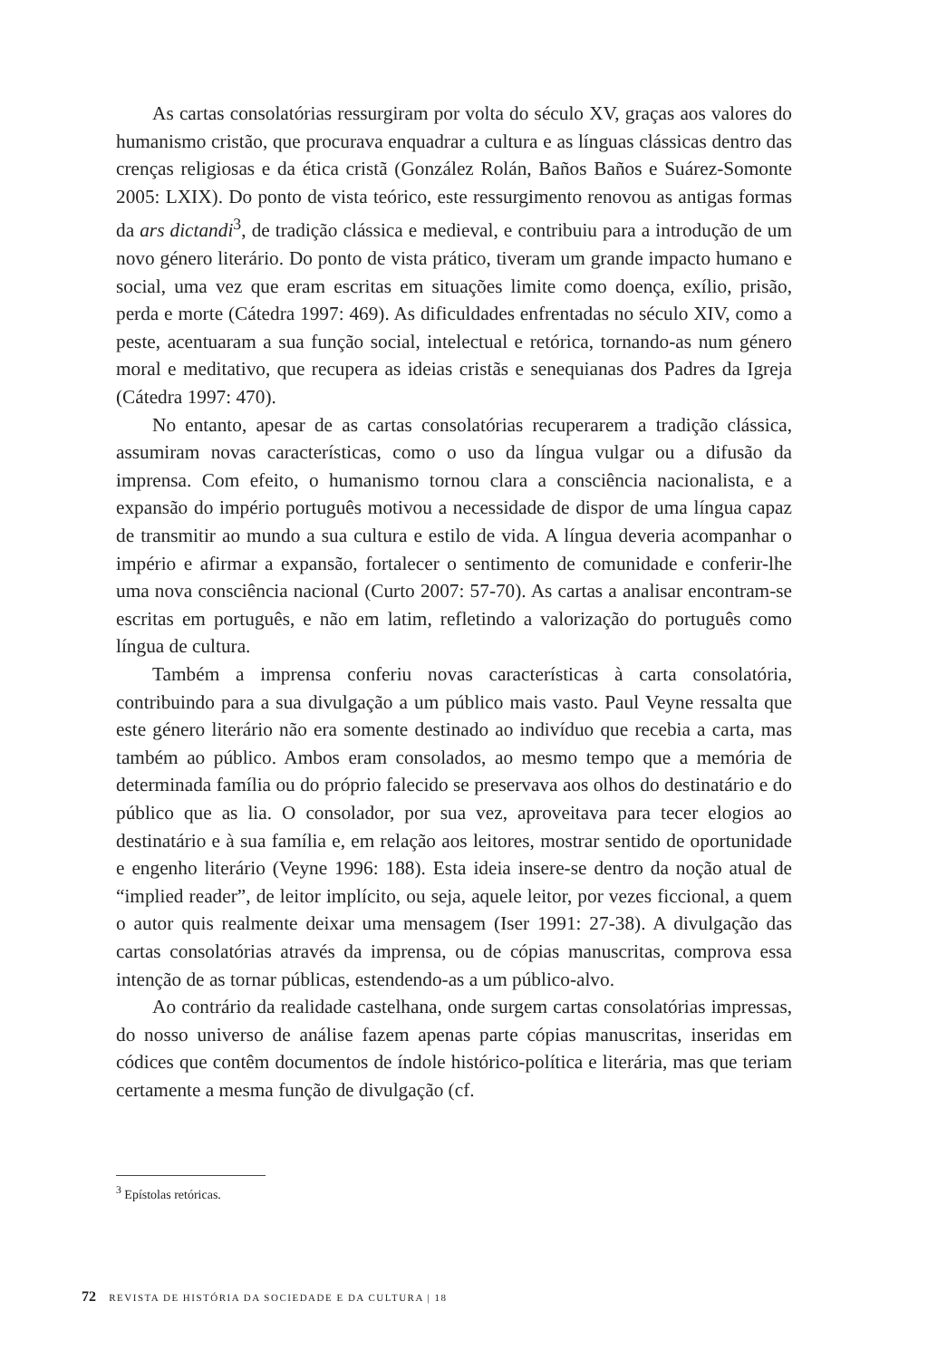As cartas consolatórias ressurgiram por volta do século XV, graças aos valores do humanismo cristão, que procurava enquadrar a cultura e as línguas clássicas dentro das crenças religiosas e da ética cristã (González Rolán, Baños Baños e Suárez-Somonte 2005: LXIX). Do ponto de vista teórico, este ressurgimento renovou as antigas formas da ars dictandi<sup>3</sup>, de tradição clássica e medieval, e contribuiu para a introdução de um novo género literário. Do ponto de vista prático, tiveram um grande impacto humano e social, uma vez que eram escritas em situações limite como doença, exílio, prisão, perda e morte (Cátedra 1997: 469). As dificuldades enfrentadas no século XIV, como a peste, acentuaram a sua função social, intelectual e retórica, tornando-as num género moral e meditativo, que recupera as ideias cristãs e senequianas dos Padres da Igreja (Cátedra 1997: 470).
No entanto, apesar de as cartas consolatórias recuperarem a tradição clássica, assumiram novas características, como o uso da língua vulgar ou a difusão da imprensa. Com efeito, o humanismo tornou clara a consciência nacionalista, e a expansão do império português motivou a necessidade de dispor de uma língua capaz de transmitir ao mundo a sua cultura e estilo de vida. A língua deveria acompanhar o império e afirmar a expansão, fortalecer o sentimento de comunidade e conferir-lhe uma nova consciência nacional (Curto 2007: 57-70). As cartas a analisar encontram-se escritas em português, e não em latim, refletindo a valorização do português como língua de cultura.
Também a imprensa conferiu novas características à carta consolatória, contribuindo para a sua divulgação a um público mais vasto. Paul Veyne ressalta que este género literário não era somente destinado ao indivíduo que recebia a carta, mas também ao público. Ambos eram consolados, ao mesmo tempo que a memória de determinada família ou do próprio falecido se preservava aos olhos do destinatário e do público que as lia. O consolador, por sua vez, aproveitava para tecer elogios ao destinatário e à sua família e, em relação aos leitores, mostrar sentido de oportunidade e engenho literário (Veyne 1996: 188). Esta ideia insere-se dentro da noção atual de “implied reader”, de leitor implícito, ou seja, aquele leitor, por vezes ficcional, a quem o autor quis realmente deixar uma mensagem (Iser 1991: 27-38). A divulgação das cartas consolatórias através da imprensa, ou de cópias manuscritas, comprova essa intenção de as tornar públicas, estendendo-as a um público-alvo.
Ao contrário da realidade castelhana, onde surgem cartas consolatórias impressas, do nosso universo de análise fazem apenas parte cópias manuscritas, inseridas em códices que contêm documentos de índole histórico-política e literária, mas que teriam certamente a mesma função de divulgação (cf.
<sup>3</sup> Epístolas retóricas.
72 REVISTA DE HISTÓRIA DA SOCIEDADE E DA CULTURA | 18